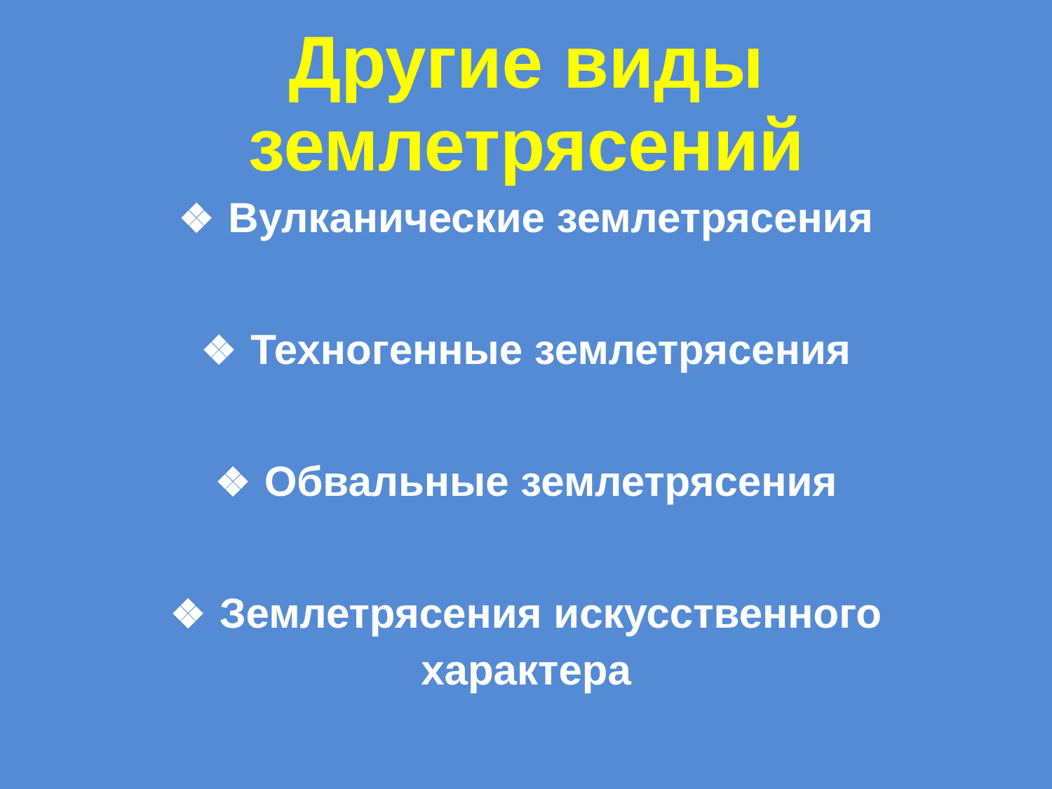Другие виды
землетрясений
❖ Вулканические землетрясения
❖ Техногенные землетрясения
❖ Обвальные землетрясения
❖ Землетрясения искусственного
характера